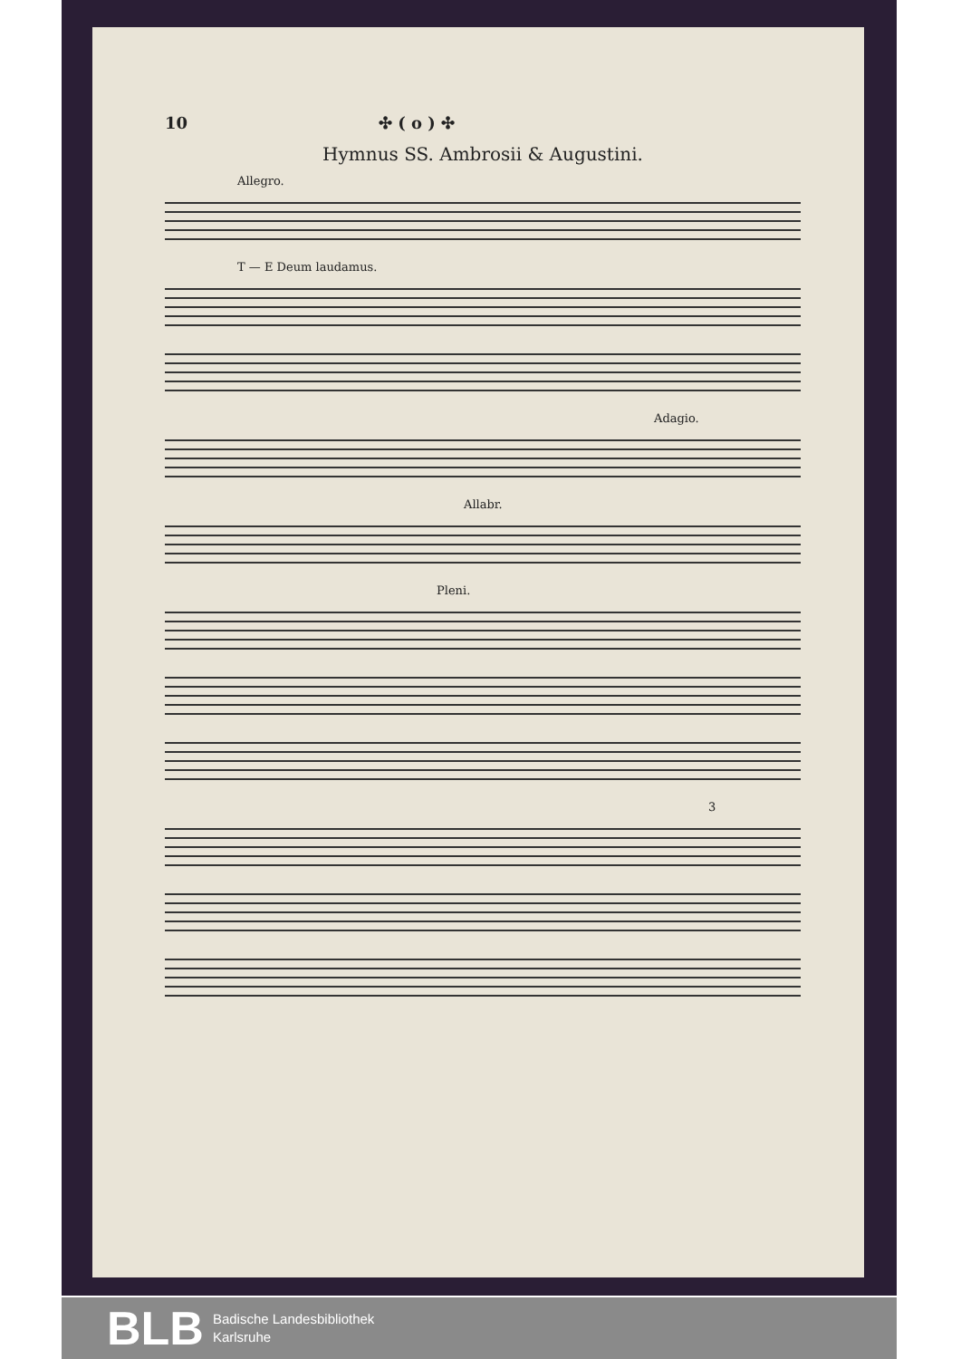10 ✣ ( o ) ✣
Hymnus SS. Ambrosii & Augustini.
Allegro.
T — E Deum laudamus.
Adagio.
Allabr.
Pleni.
3
BLB
Badische Landesbibliothek
Karlsruhe